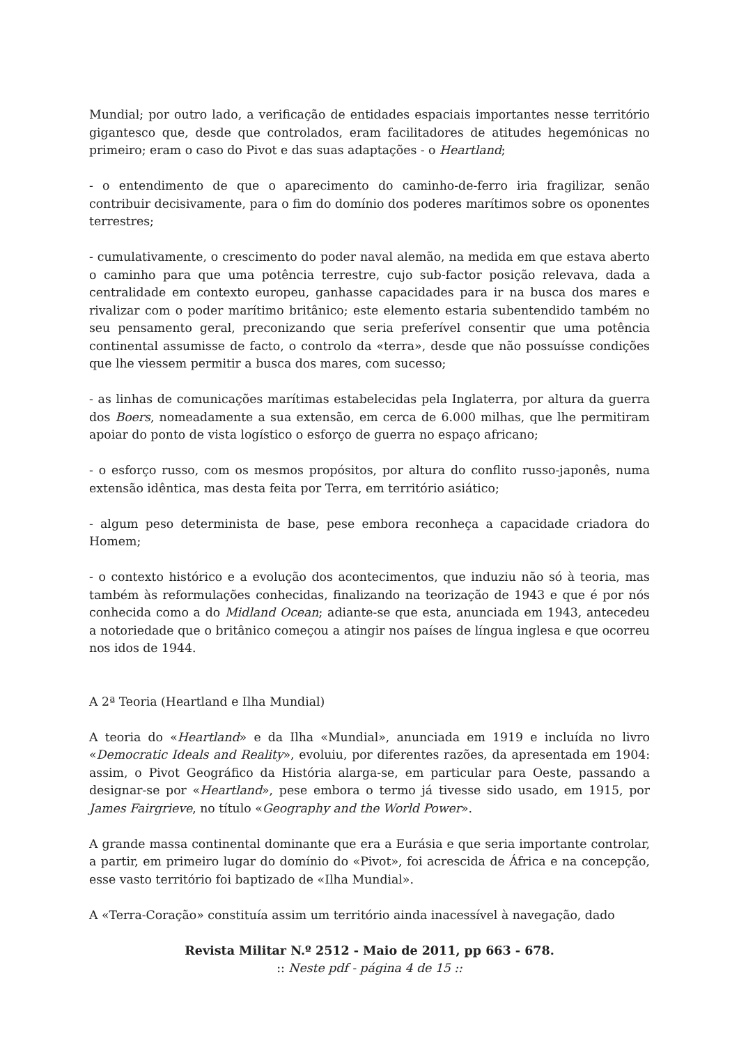Mundial; por outro lado, a verificação de entidades espaciais importantes nesse território gigantesco que, desde que controlados, eram facilitadores de atitudes hegemónicas no primeiro; eram o caso do Pivot e das suas adaptações - o Heartland;
- o entendimento de que o aparecimento do caminho-de-ferro iria fragilizar, senão contribuir decisivamente, para o fim do domínio dos poderes marítimos sobre os oponentes terrestres;
- cumulativamente, o crescimento do poder naval alemão, na medida em que estava aberto o caminho para que uma potência terrestre, cujo sub-factor posição relevava, dada a centralidade em contexto europeu, ganhasse capacidades para ir na busca dos mares e rivalizar com o poder marítimo britânico; este elemento estaria subentendido também no seu pensamento geral, preconizando que seria preferível consentir que uma potência continental assumisse de facto, o controlo da «terra», desde que não possuísse condições que lhe viessem permitir a busca dos mares, com sucesso;
- as linhas de comunicações marítimas estabelecidas pela Inglaterra, por altura da guerra dos Boers, nomeadamente a sua extensão, em cerca de 6.000 milhas, que lhe permitiram apoiar do ponto de vista logístico o esforço de guerra no espaço africano;
- o esforço russo, com os mesmos propósitos, por altura do conflito russo-japonês, numa extensão idêntica, mas desta feita por Terra, em território asiático;
- algum peso determinista de base, pese embora reconheça a capacidade criadora do Homem;
- o contexto histórico e a evolução dos acontecimentos, que induziu não só à teoria, mas também às reformulações conhecidas, finalizando na teorização de 1943 e que é por nós conhecida como a do Midland Ocean; adiante-se que esta, anunciada em 1943, antecedeu a notoriedade que o britânico começou a atingir nos países de língua inglesa e que ocorreu nos idos de 1944.
A 2ª Teoria (Heartland e Ilha Mundial)
A teoria do «Heartland» e da Ilha «Mundial», anunciada em 1919 e incluída no livro «Democratic Ideals and Reality», evoluiu, por diferentes razões, da apresentada em 1904: assim, o Pivot Geográfico da História alarga-se, em particular para Oeste, passando a designar-se por «Heartland», pese embora o termo já tivesse sido usado, em 1915, por James Fairgrieve, no título «Geography and the World Power».
A grande massa continental dominante que era a Eurásia e que seria importante controlar, a partir, em primeiro lugar do domínio do «Pivot», foi acrescida de África e na concepção, esse vasto território foi baptizado de «Ilha Mundial».
A «Terra-Coração» constituía assim um território ainda inacessível à navegação, dado
Revista Militar N.º 2512 - Maio de 2011, pp 663 - 678.
:: Neste pdf - página 4 de 15 ::